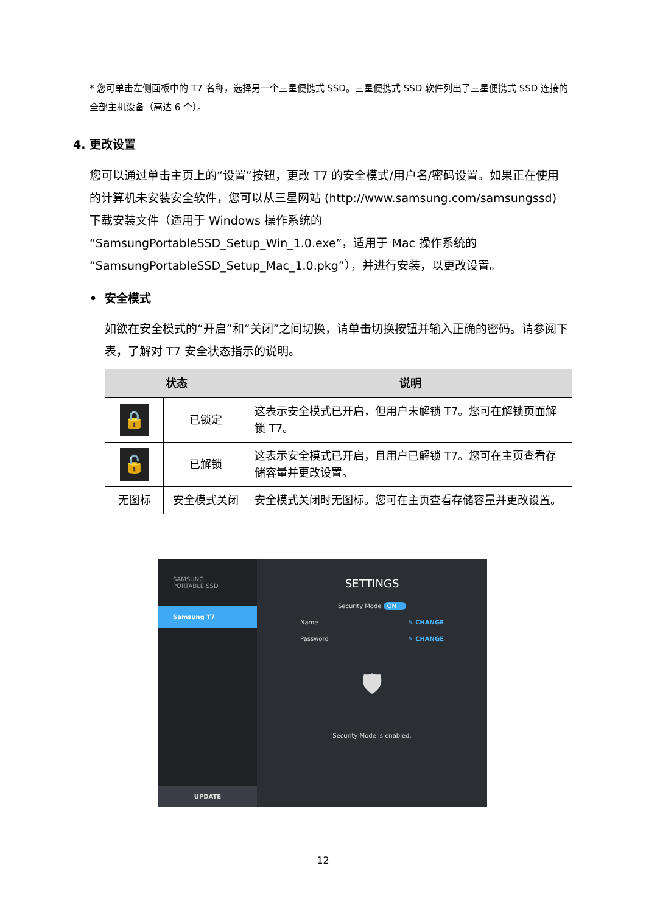* 您可单击左侧面板中的 T7 名称，选择另一个三星便携式 SSD。三星便携式 SSD 软件列出了三星便携式 SSD 连接的全部主机设备（高达 6 个）。
4. 更改设置
您可以通过单击主页上的“设置”按钮，更改 T7 的安全模式/用户名/密码设置。如果正在使用的计算机未安装安全软件，您可以从三星网站 (http://www.samsung.com/samsungssd) 下载安装文件（适用于 Windows 操作系统的“SamsungPortableSSD_Setup_Win_1.0.exe”，适用于 Mac 操作系统的 “SamsungPortableSSD_Setup_Mac_1.0.pkg”），并进行安装，以更改设置。
• 安全模式
如欲在安全模式的“开启”和“关闭”之间切换，请单击切换按钮并输入正确的密码。请参阅下表，了解对 T7 安全状态指示的说明。
| 状态 | | 说明 |
| --- | --- | --- |
| 🔒 | 已锁定 | 这表示安全模式已开启，但用户未解锁 T7。您可在解锁页面解锁 T7。 |
| 🔓 | 已解锁 | 这表示安全模式已开启，且用户已解锁 T7。您可在主页查看存储容量并更改设置。 |
| 无图标 | 安全模式关闭 | 安全模式关闭时无图标。您可在主页查看存储容量并更改设置。 |
SAMSUNG
PORTABLE SSD
Samsung T7
UPDATE
SETTINGS
Security Mode ON
Name ✎ CHANGE
Password ✎ CHANGE
🛡
Security Mode is enabled.
12